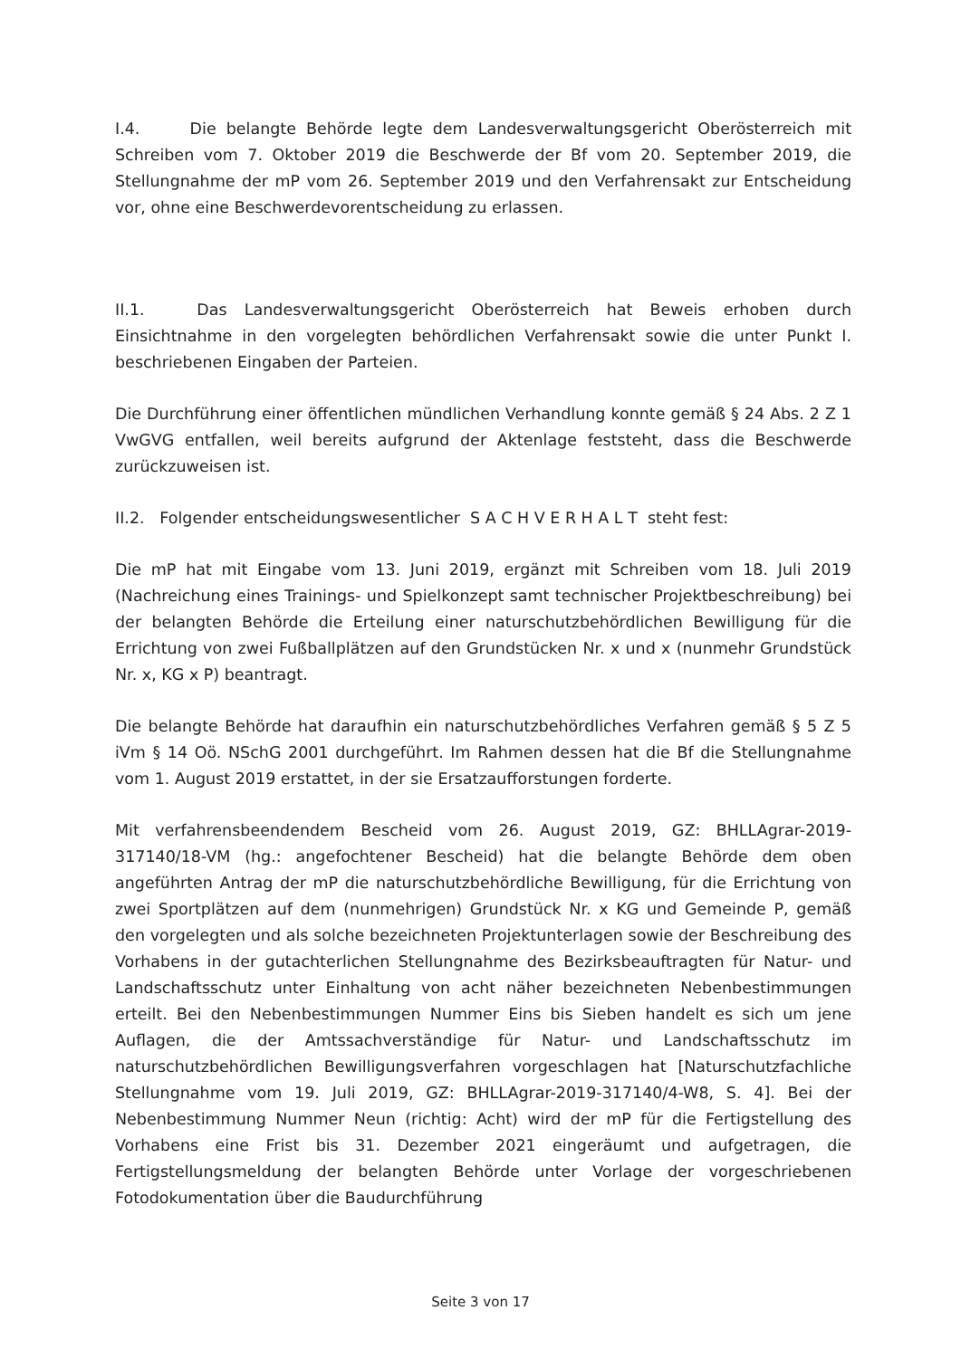I.4. Die belangte Behörde legte dem Landesverwaltungsgericht Oberösterreich mit Schreiben vom 7. Oktober 2019 die Beschwerde der Bf vom 20. September 2019, die Stellungnahme der mP vom 26. September 2019 und den Verfahrensakt zur Entscheidung vor, ohne eine Beschwerdevorentscheidung zu erlassen.
II.1. Das Landesverwaltungsgericht Oberösterreich hat Beweis erhoben durch Einsichtnahme in den vorgelegten behördlichen Verfahrensakt sowie die unter Punkt I. beschriebenen Eingaben der Parteien.
Die Durchführung einer öffentlichen mündlichen Verhandlung konnte gemäß § 24 Abs. 2 Z 1 VwGVG entfallen, weil bereits aufgrund der Aktenlage feststeht, dass die Beschwerde zurückzuweisen ist.
II.2. Folgender entscheidungswesentlicher S A C H V E R H A L T steht fest:
Die mP hat mit Eingabe vom 13. Juni 2019, ergänzt mit Schreiben vom 18. Juli 2019 (Nachreichung eines Trainings- und Spielkonzept samt technischer Projektbeschreibung) bei der belangten Behörde die Erteilung einer naturschutzbehördlichen Bewilligung für die Errichtung von zwei Fußballplätzen auf den Grundstücken Nr. x und x (nunmehr Grundstück Nr. x, KG x P) beantragt.
Die belangte Behörde hat daraufhin ein naturschutzbehördliches Verfahren gemäß § 5 Z 5 iVm § 14 Oö. NSchG 2001 durchgeführt. Im Rahmen dessen hat die Bf die Stellungnahme vom 1. August 2019 erstattet, in der sie Ersatzaufforstungen forderte.
Mit verfahrensbeendendem Bescheid vom 26. August 2019, GZ: BHLLAgrar-2019-317140/18-VM (hg.: angefochtener Bescheid) hat die belangte Behörde dem oben angeführten Antrag der mP die naturschutzbehördliche Bewilligung, für die Errichtung von zwei Sportplätzen auf dem (nunmehrigen) Grundstück Nr. x KG und Gemeinde P, gemäß den vorgelegten und als solche bezeichneten Projektunterlagen sowie der Beschreibung des Vorhabens in der gutachterlichen Stellungnahme des Bezirksbeauftragten für Natur- und Landschaftsschutz unter Einhaltung von acht näher bezeichneten Nebenbestimmungen erteilt. Bei den Nebenbestimmungen Nummer Eins bis Sieben handelt es sich um jene Auflagen, die der Amtssachverständige für Natur- und Landschaftsschutz im naturschutzbehördlichen Bewilligungsverfahren vorgeschlagen hat [Naturschutzfachliche Stellungnahme vom 19. Juli 2019, GZ: BHLLAgrar-2019-317140/4-W8, S. 4]. Bei der Nebenbestimmung Nummer Neun (richtig: Acht) wird der mP für die Fertigstellung des Vorhabens eine Frist bis 31. Dezember 2021 eingeräumt und aufgetragen, die Fertigstellungsmeldung der belangten Behörde unter Vorlage der vorgeschriebenen Fotodokumentation über die Baudurchführung
Seite 3 von 17